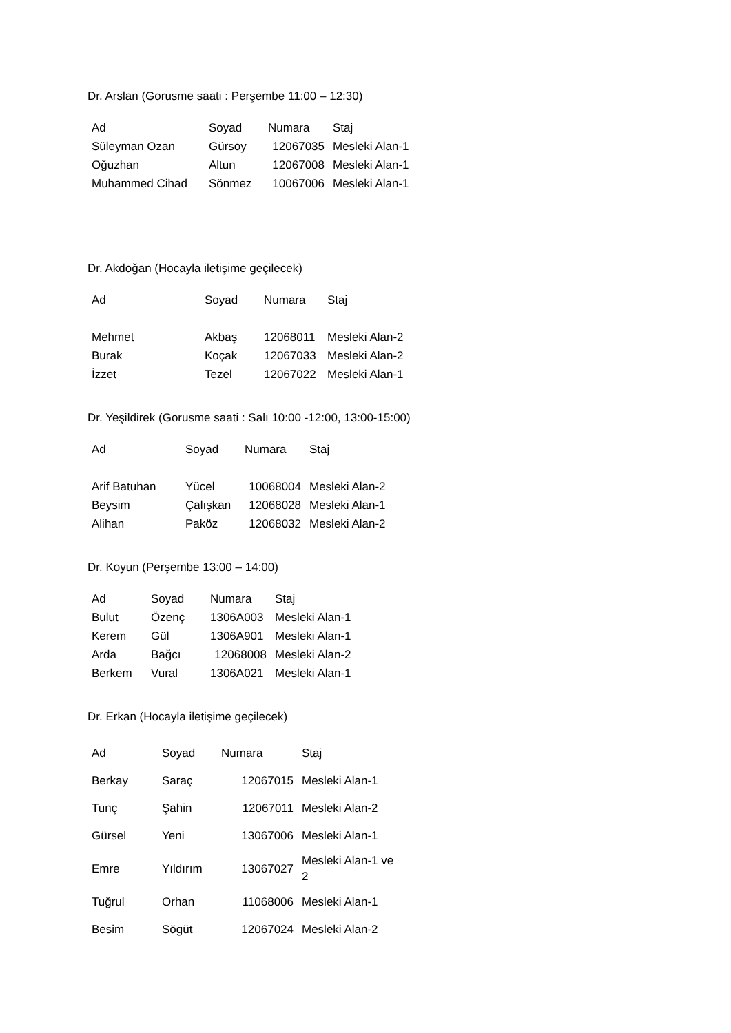Dr. Arslan (Gorusme saati : Perşembe 11:00 – 12:30)
| Ad | Soyad | Numara | Staj |
| --- | --- | --- | --- |
| Süleyman Ozan | Gürsoy | 12067035 | Mesleki Alan-1 |
| Oğuzhan | Altun | 12067008 | Mesleki Alan-1 |
| Muhammed Cihad | Sönmez | 10067006 | Mesleki Alan-1 |
Dr. Akdoğan (Hocayla iletişime geçilecek)
| Ad | Soyad | Numara | Staj |
| --- | --- | --- | --- |
| Mehmet | Akbaş | 12068011 | Mesleki Alan-2 |
| Burak | Koçak | 12067033 | Mesleki Alan-2 |
| İzzet | Tezel | 12067022 | Mesleki Alan-1 |
Dr. Yeşildirek (Gorusme saati : Salı 10:00 -12:00, 13:00-15:00)
| Ad | Soyad | Numara | Staj |
| --- | --- | --- | --- |
| Arif Batuhan | Yücel | 10068004 | Mesleki Alan-2 |
| Beysim | Çalışkan | 12068028 | Mesleki Alan-1 |
| Alihan | Paköz | 12068032 | Mesleki Alan-2 |
Dr. Koyun (Perşembe 13:00 – 14:00)
| Ad | Soyad | Numara | Staj |
| --- | --- | --- | --- |
| Bulut | Özenç | 1306A003 | Mesleki Alan-1 |
| Kerem | Gül | 1306A901 | Mesleki Alan-1 |
| Arda | Bağcı | 12068008 | Mesleki Alan-2 |
| Berkem | Vural | 1306A021 | Mesleki Alan-1 |
Dr. Erkan (Hocayla iletişime geçilecek)
| Ad | Soyad | Numara | Staj |
| --- | --- | --- | --- |
| Berkay | Saraç | 12067015 | Mesleki Alan-1 |
| Tunç | Şahin | 12067011 | Mesleki Alan-2 |
| Gürsel | Yeni | 13067006 | Mesleki Alan-1 |
| Emre | Yıldırım | 13067027 | Mesleki Alan-1 ve 2 |
| Tuğrul | Orhan | 11068006 | Mesleki Alan-1 |
| Besim | Sögüt | 12067024 | Mesleki Alan-2 |